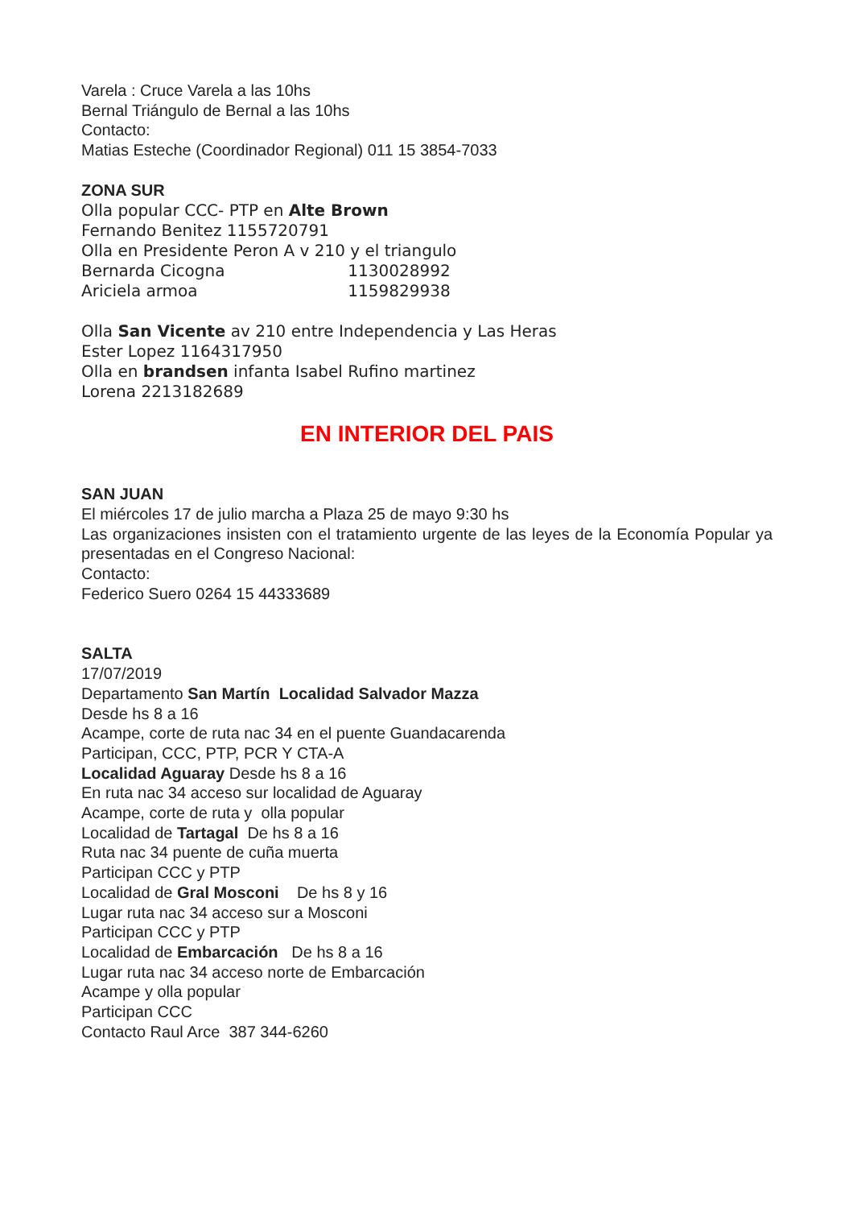Varela : Cruce Varela a las 10hs
Bernal Triángulo de Bernal a las 10hs
Contacto:
Matias Esteche (Coordinador Regional) 011 15 3854-7033
ZONA SUR
Olla popular CCC- PTP en Alte Brown
Fernando Benitez 1155720791
Olla en Presidente Peron A v 210 y el triangulo
Bernarda Cicogna 1130028992
Ariciela armoa 1159829938
Olla San Vicente av 210 entre Independencia y Las Heras
Ester Lopez 1164317950
Olla en brandsen infanta Isabel Rufino martinez
Lorena 2213182689
EN INTERIOR DEL PAIS
SAN JUAN
El miércoles 17 de julio marcha a Plaza 25 de mayo 9:30 hs
Las organizaciones insisten con el tratamiento urgente de las leyes de la Economía Popular ya presentadas en el Congreso Nacional:
Contacto:
Federico Suero 0264 15 44333689
SALTA
17/07/2019
Departamento San Martín Localidad Salvador Mazza
Desde hs 8 a 16
Acampe, corte de ruta nac 34 en el puente Guandacarenda
Participan, CCC, PTP, PCR Y CTA-A
Localidad Aguaray Desde hs 8 a 16
En ruta nac 34 acceso sur localidad de Aguaray
Acampe, corte de ruta y olla popular
Localidad de Tartagal De hs 8 a 16
Ruta nac 34 puente de cuña muerta
Participan CCC y PTP
Localidad de Gral Mosconi De hs 8 y 16
Lugar ruta nac 34 acceso sur a Mosconi
Participan CCC y PTP
Localidad de Embarcación De hs 8 a 16
Lugar ruta nac 34 acceso norte de Embarcación
Acampe y olla popular
Participan CCC
Contacto Raul Arce 387 344-6260